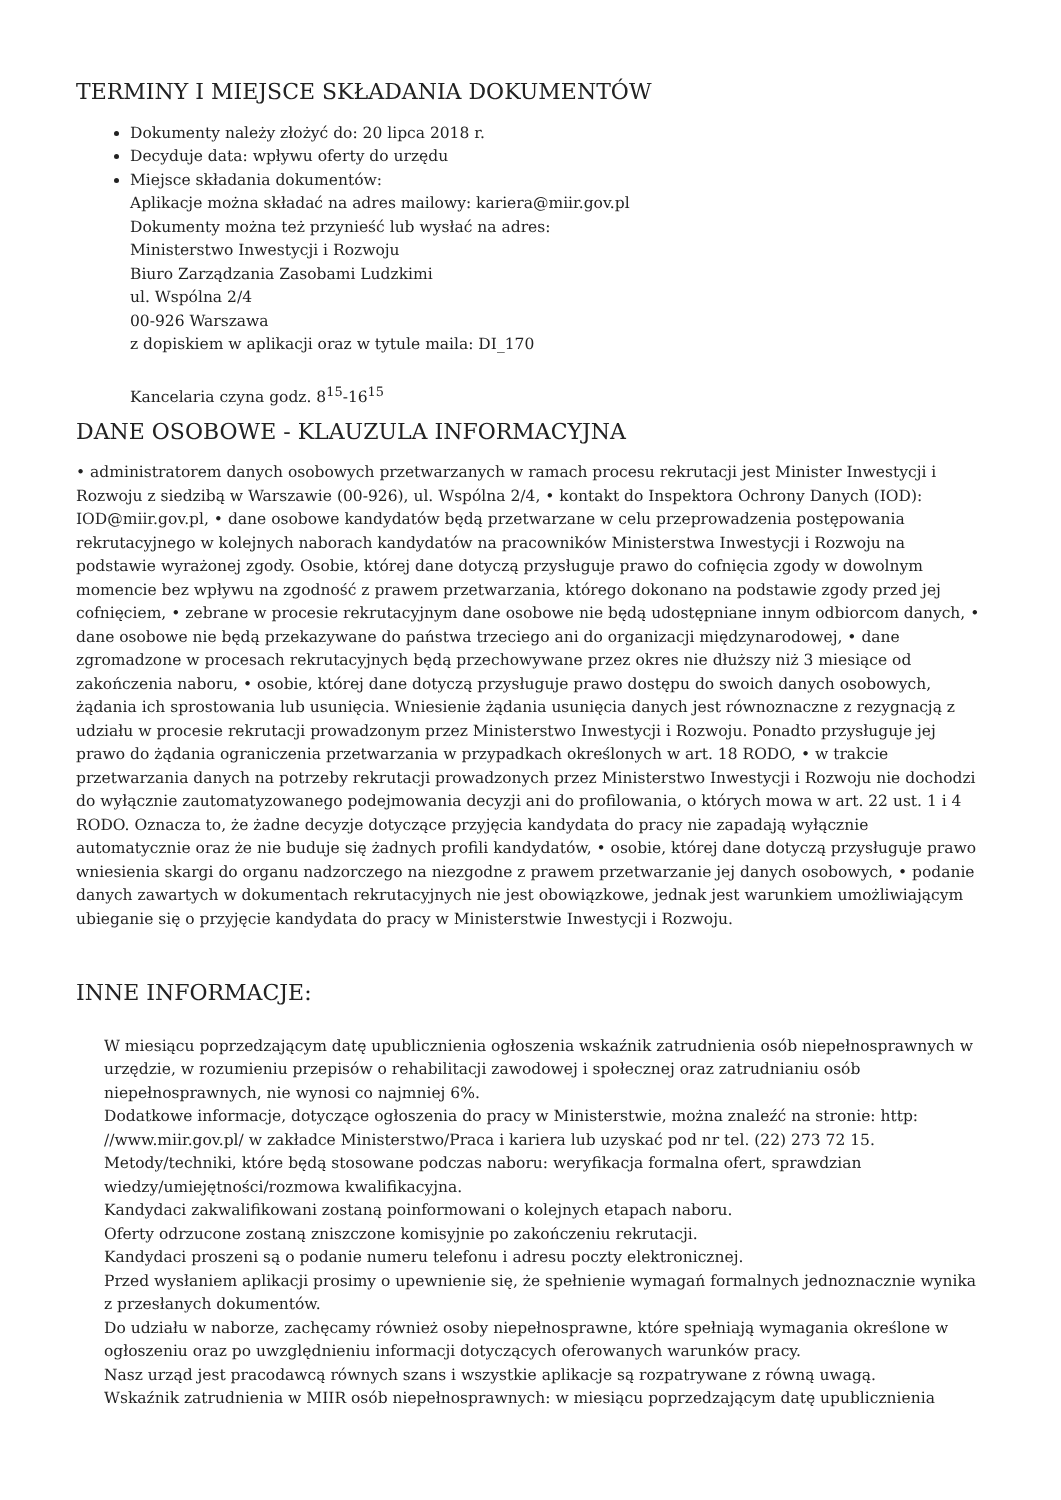TERMINY I MIEJSCE SKŁADANIA DOKUMENTÓW
Dokumenty należy złożyć do: 20 lipca 2018 r.
Decyduje data: wpływu oferty do urzędu
Miejsce składania dokumentów:
Aplikacje można składać na adres mailowy: kariera@miir.gov.pl
Dokumenty można też przynieść lub wysłać na adres:
Ministerstwo Inwestycji i Rozwoju
Biuro Zarządzania Zasobami Ludzkimi
ul. Wspólna 2/4
00-926 Warszawa
z dopiskiem w aplikacji oraz w tytule maila: DI_170
Kancelaria czyna godz. 8<sup>15</sup>-16<sup>15</sup>
DANE OSOBOWE - KLAUZULA INFORMACYJNA
• administratorem danych osobowych przetwarzanych w ramach procesu rekrutacji jest Minister Inwestycji i Rozwoju z siedzibą w Warszawie (00-926), ul. Wspólna 2/4, • kontakt do Inspektora Ochrony Danych (IOD): IOD@miir.gov.pl, • dane osobowe kandydatów będą przetwarzane w celu przeprowadzenia postępowania rekrutacyjnego w kolejnych naborach kandydatów na pracowników Ministerstwa Inwestycji i Rozwoju na podstawie wyrażonej zgody. Osobie, której dane dotyczą przysługuje prawo do cofnięcia zgody w dowolnym momencie bez wpływu na zgodność z prawem przetwarzania, którego dokonano na podstawie zgody przed jej cofnięciem, • zebrane w procesie rekrutacyjnym dane osobowe nie będą udostępniane innym odbiorcom danych, • dane osobowe nie będą przekazywane do państwa trzeciego ani do organizacji międzynarodowej, • dane zgromadzone w procesach rekrutacyjnych będą przechowywane przez okres nie dłuższy niż 3 miesiące od zakończenia naboru, • osobie, której dane dotyczą przysługuje prawo dostępu do swoich danych osobowych, żądania ich sprostowania lub usunięcia. Wniesienie żądania usunięcia danych jest równoznaczne z rezygnacją z udziału w procesie rekrutacji prowadzonym przez Ministerstwo Inwestycji i Rozwoju. Ponadto przysługuje jej prawo do żądania ograniczenia przetwarzania w przypadkach określonych w art. 18 RODO, • w trakcie przetwarzania danych na potrzeby rekrutacji prowadzonych przez Ministerstwo Inwestycji i Rozwoju nie dochodzi do wyłącznie zautomatyzowanego podejmowania decyzji ani do profilowania, o których mowa w art. 22 ust. 1 i 4 RODO. Oznacza to, że żadne decyzje dotyczące przyjęcia kandydata do pracy nie zapadają wyłącznie automatycznie oraz że nie buduje się żadnych profili kandydatów, • osobie, której dane dotyczą przysługuje prawo wniesienia skargi do organu nadzorczego na niezgodne z prawem przetwarzanie jej danych osobowych, • podanie danych zawartych w dokumentach rekrutacyjnych nie jest obowiązkowe, jednak jest warunkiem umożliwiającym ubieganie się o przyjęcie kandydata do pracy w Ministerstwie Inwestycji i Rozwoju.
INNE INFORMACJE:
W miesiącu poprzedzającym datę upublicznienia ogłoszenia wskaźnik zatrudnienia osób niepełnosprawnych w urzędzie, w rozumieniu przepisów o rehabilitacji zawodowej i społecznej oraz zatrudnianiu osób niepełnosprawnych, nie wynosi co najmniej 6%.
Dodatkowe informacje, dotyczące ogłoszenia do pracy w Ministerstwie, można znaleźć na stronie: http: //www.miir.gov.pl/ w zakładce Ministerstwo/Praca i kariera lub uzyskać pod nr tel. (22) 273 72 15.
Metody/techniki, które będą stosowane podczas naboru: weryfikacja formalna ofert, sprawdzian wiedzy/umiejętności/rozmowa kwalifikacyjna.
Kandydaci zakwalifikowani zostaną poinformowani o kolejnych etapach naboru.
Oferty odrzucone zostaną zniszczone komisyjnie po zakończeniu rekrutacji.
Kandydaci proszeni są o podanie numeru telefonu i adresu poczty elektronicznej.
Przed wysłaniem aplikacji prosimy o upewnienie się, że spełnienie wymagań formalnych jednoznacznie wynika z przesłanych dokumentów.
Do udziału w naborze, zachęcamy również osoby niepełnosprawne, które spełniają wymagania określone w ogłoszeniu oraz po uwzględnieniu informacji dotyczących oferowanych warunków pracy.
Nasz urząd jest pracodawcą równych szans i wszystkie aplikacje są rozpatrywane z równą uwagą.
Wskaźnik zatrudnienia w MIIR osób niepełnosprawnych: w miesiącu poprzedzającym datę upublicznienia